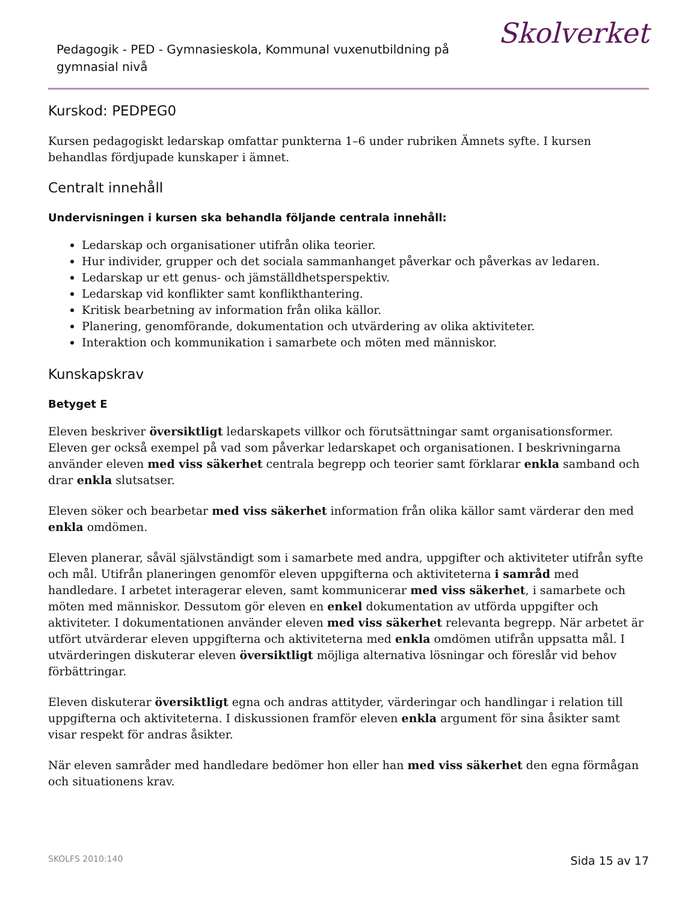Pedagogik - PED - Gymnasieskola, Kommunal vuxenutbildning på gymnasial nivå
Skolverket
Kurskod: PEDPEG0
Kursen pedagogiskt ledarskap omfattar punkterna 1–6 under rubriken Ämnets syfte. I kursen behandlas fördjupade kunskaper i ämnet.
Centralt innehåll
Undervisningen i kursen ska behandla följande centrala innehåll:
Ledarskap och organisationer utifrån olika teorier.
Hur individer, grupper och det sociala sammanhanget påverkar och påverkas av ledaren.
Ledarskap ur ett genus- och jämställdhetsperspektiv.
Ledarskap vid konflikter samt konflikthantering.
Kritisk bearbetning av information från olika källor.
Planering, genomförande, dokumentation och utvärdering av olika aktiviteter.
Interaktion och kommunikation i samarbete och möten med människor.
Kunskapskrav
Betyget E
Eleven beskriver översiktligt ledarskapets villkor och förutsättningar samt organisationsformer. Eleven ger också exempel på vad som påverkar ledarskapet och organisationen. I beskrivningarna använder eleven med viss säkerhet centrala begrepp och teorier samt förklarar enkla samband och drar enkla slutsatser.
Eleven söker och bearbetar med viss säkerhet information från olika källor samt värderar den med enkla omdömen.
Eleven planerar, såväl självständigt som i samarbete med andra, uppgifter och aktiviteter utifrån syfte och mål. Utifrån planeringen genomför eleven uppgifterna och aktiviteterna i samråd med handledare. I arbetet interagerar eleven, samt kommunicerar med viss säkerhet, i samarbete och möten med människor. Dessutom gör eleven en enkel dokumentation av utförda uppgifter och aktiviteter. I dokumentationen använder eleven med viss säkerhet relevanta begrepp. När arbetet är utfört utvärderar eleven uppgifterna och aktiviteterna med enkla omdömen utifrån uppsatta mål. I utvärderingen diskuterar eleven översiktligt möjliga alternativa lösningar och föreslår vid behov förbättringar.
Eleven diskuterar översiktligt egna och andras attityder, värderingar och handlingar i relation till uppgifterna och aktiviteterna. I diskussionen framför eleven enkla argument för sina åsikter samt visar respekt för andras åsikter.
När eleven samråder med handledare bedömer hon eller han med viss säkerhet den egna förmågan och situationens krav.
SKOLFS 2010:140 Sida 15 av 17